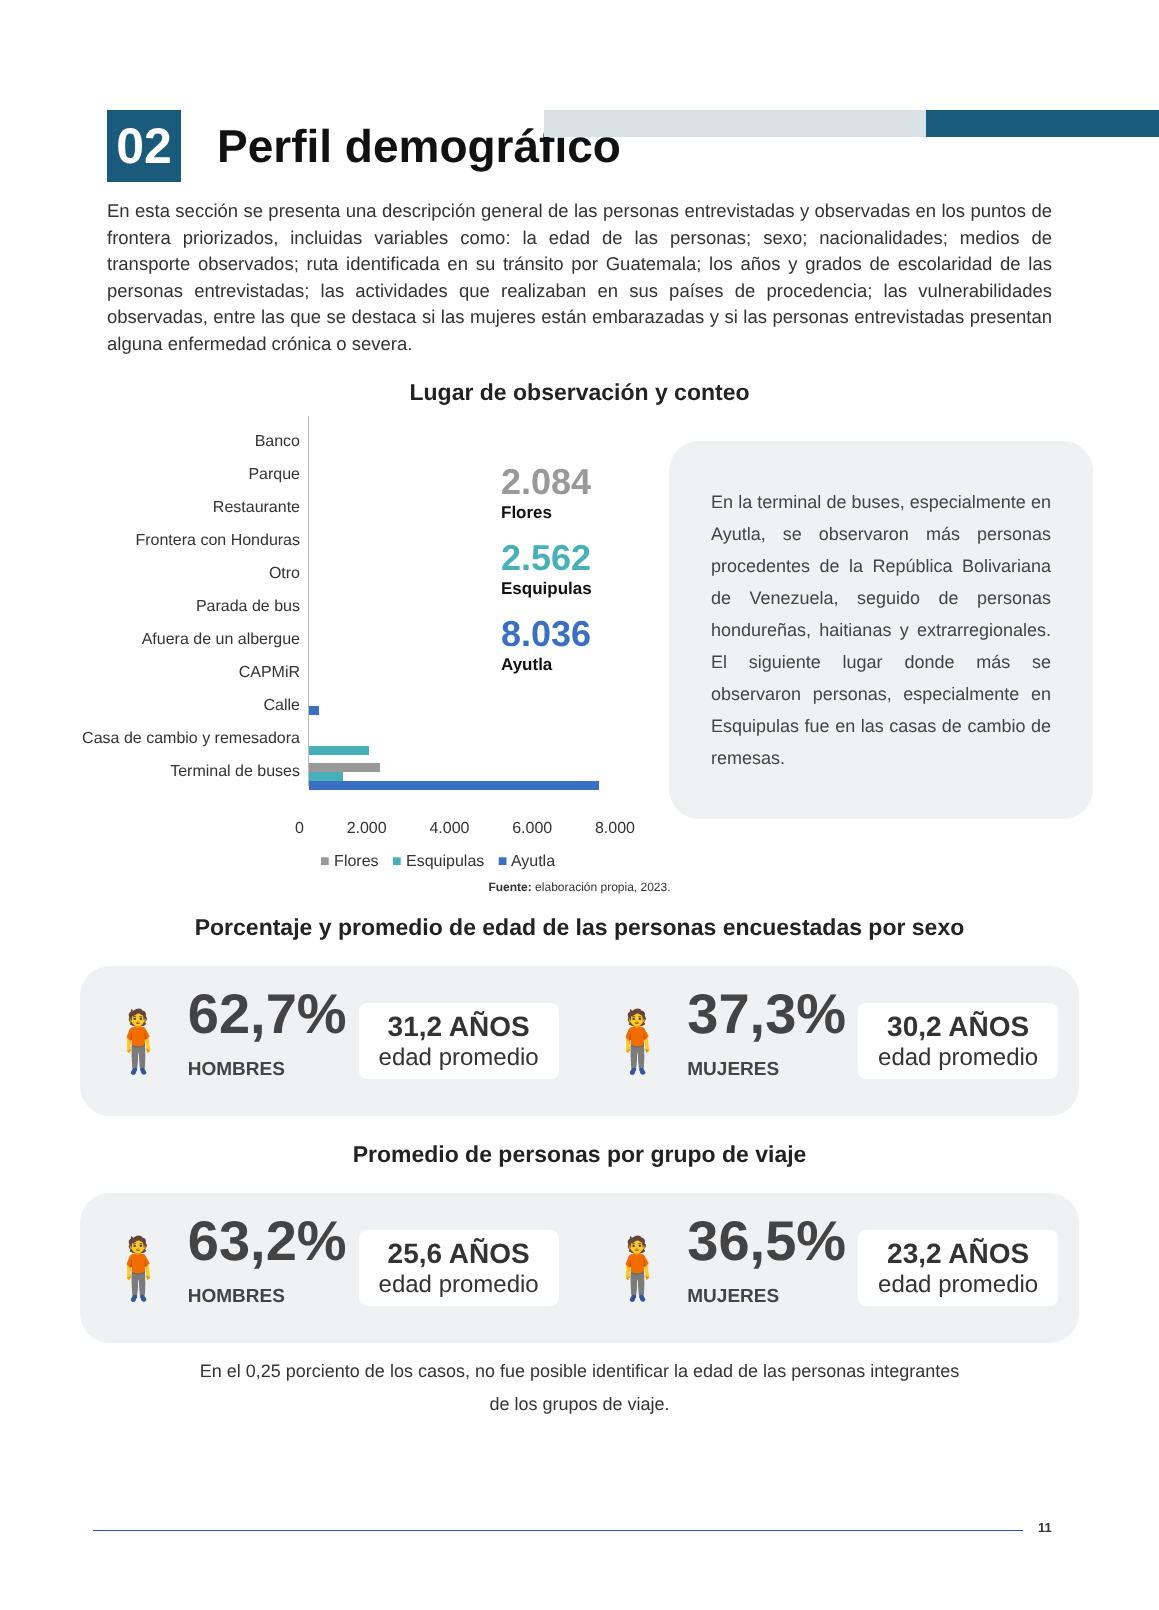02
Perfil demográfico
En esta sección se presenta una descripción general de las personas entrevistadas y observadas en los puntos de frontera priorizados, incluidas variables como: la edad de las personas; sexo; nacionalidades; medios de transporte observados; ruta identificada en su tránsito por Guatemala; los años y grados de escolaridad de las personas entrevistadas; las actividades que realizaban en sus países de procedencia; las vulnerabilidades observadas, entre las que se destaca si las mujeres están embarazadas y si las personas entrevistadas presentan alguna enfermedad crónica o severa.
Lugar de observación y conteo
Banco
Parque
Restaurante
Frontera con Honduras
Otro
Parada de bus
Afuera de un albergue
CAPMiR
Calle
Casa de cambio y remesadora
Terminal de buses
2.084
Flores
2.562
Esquipulas
8.036
Ayutla
En la terminal de buses, especialmente en Ayutla, se observaron más personas procedentes de la República Bolivariana de Venezuela, seguido de personas hondureñas, haitianas y extrarregionales. El siguiente lugar donde más se observaron personas, especialmente en Esquipulas fue en las casas de cambio de remesas.
0 2.000 4.000 6.000 8.000
■ Flores ■ Esquipulas ■ Ayutla
Fuente: elaboración propia, 2023.
Porcentaje y promedio de edad de las personas encuestadas por sexo
🧍
62,7%
HOMBRES
31,2 AÑOS
edad promedio
🧍
37,3%
MUJERES
30,2 AÑOS
edad promedio
Promedio de personas por grupo de viaje
🧍
63,2%
HOMBRES
25,6 AÑOS
edad promedio
🧍
36,5%
MUJERES
23,2 AÑOS
edad promedio
En el 0,25 porciento de los casos, no fue posible identificar la edad de las personas integrantes
de los grupos de viaje.
11